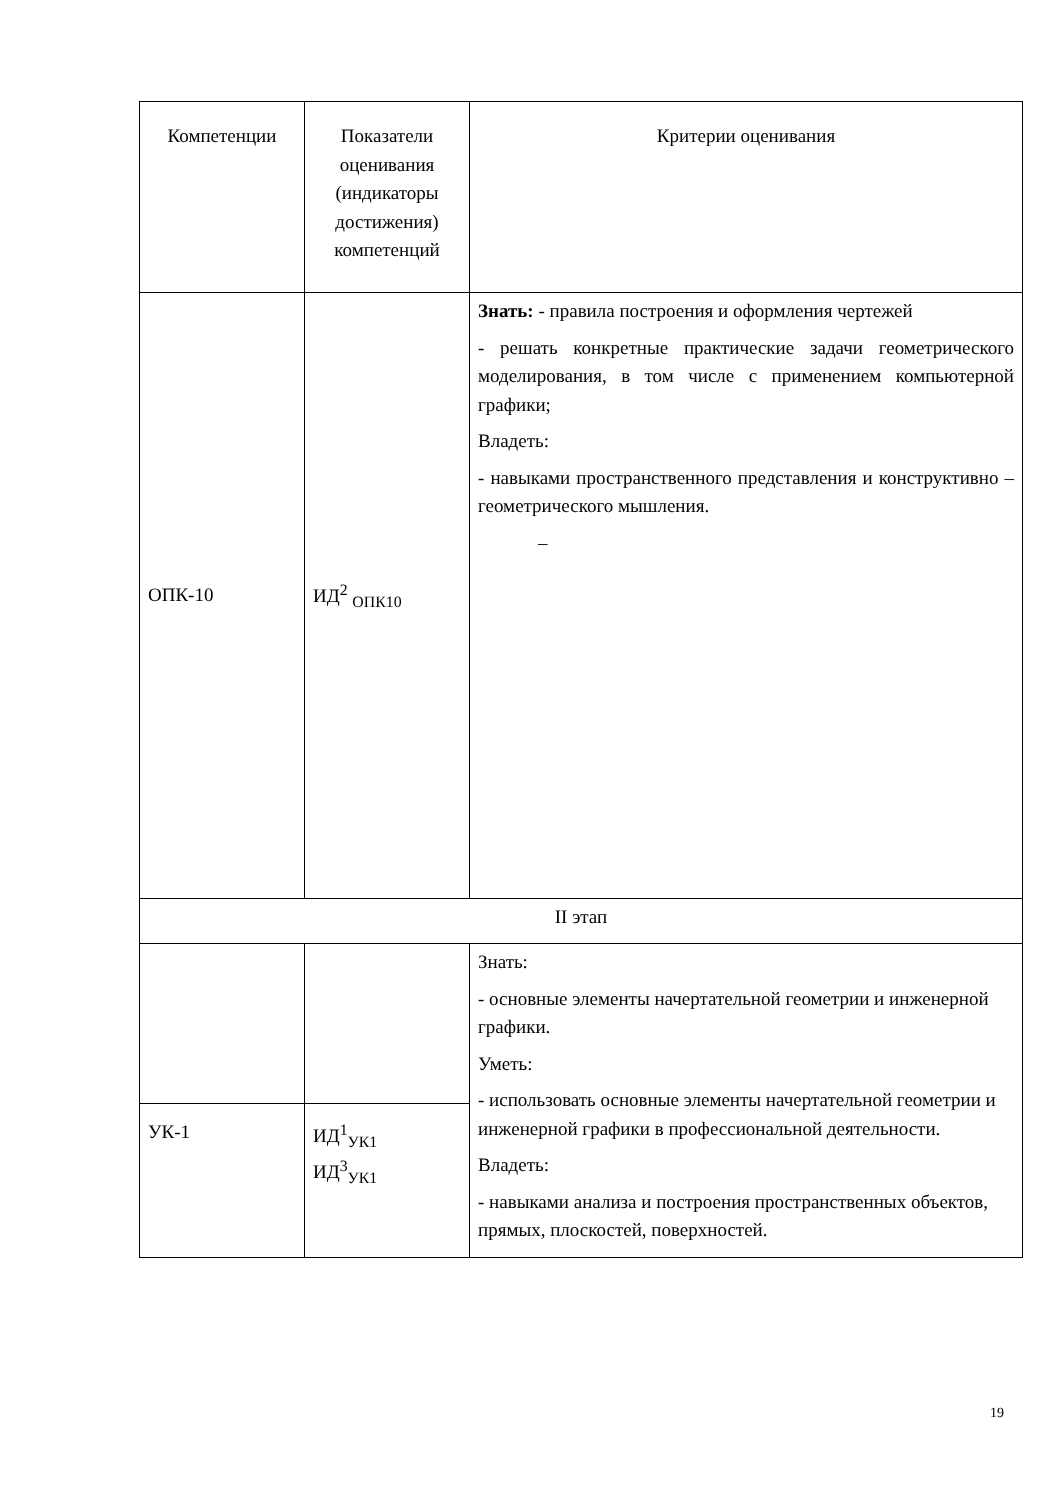| Компетенции | Показатели оценивания (индикаторы достижения) компетенций | Критерии оценивания |
| --- | --- | --- |
| ОПК-10 | ИД<sup>2</sup> <sub>ОПК10</sub> | Знать: - правила построения и оформления чертежей - решать конкретные практические задачи геометрического моделирования, в том числе с применением компьютерной графики; Владеть: - навыками пространственного представления и конструктивно – геометрического мышления. – |
| II этап | | |
| | | Знать: - основные элементы начертательной геометрии и инженерной графики. Уметь: - использовать основные элементы начертательной геометрии и инженерной графики в профессиональной деятельности. Владеть: - навыками анализа и построения пространственных объектов, прямых, плоскостей, поверхностей. |
| УК-1 | ИД<sup>1</sup><sub>УК1</sub> ИД<sup>3</sup><sub>УК1</sub> | |
19